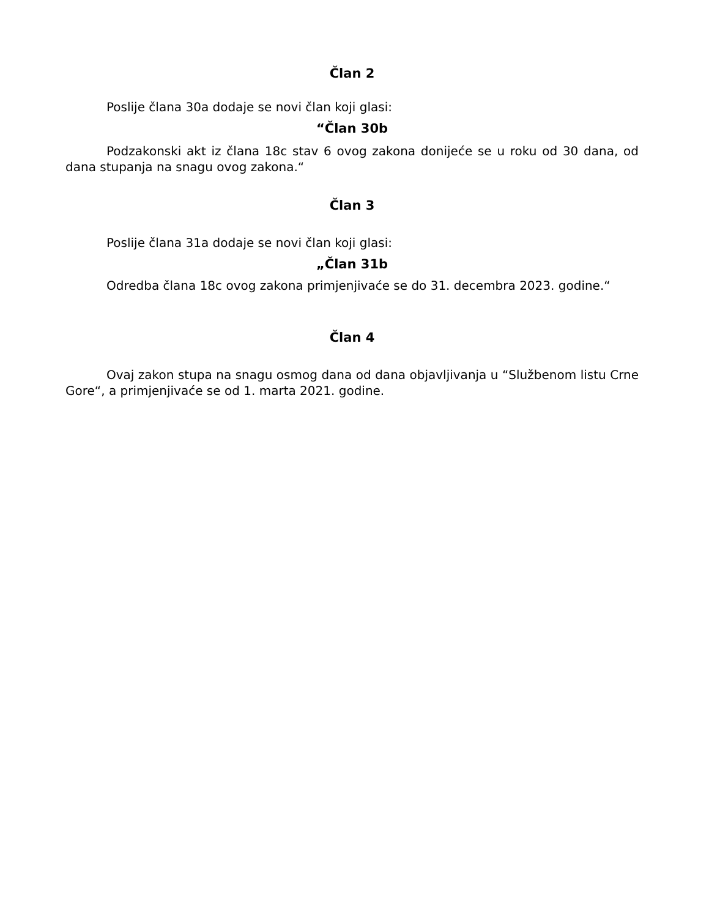Član 2
Poslije člana 30a dodaje se novi član koji glasi:
“Član 30b
Podzakonski akt iz člana 18c stav 6 ovog zakona donijeće se u roku od 30 dana, od dana stupanja na snagu ovog zakona.“
Član 3
Poslije člana 31a dodaje se novi član koji glasi:
„Član 31b
Odredba člana 18c ovog zakona primjenjivaće se do 31. decembra 2023. godine.“
Član 4
Ovaj zakon stupa na snagu osmog dana od dana objavljivanja u “Službenom listu Crne Gore“, a primjenjivaće se od 1. marta 2021. godine.